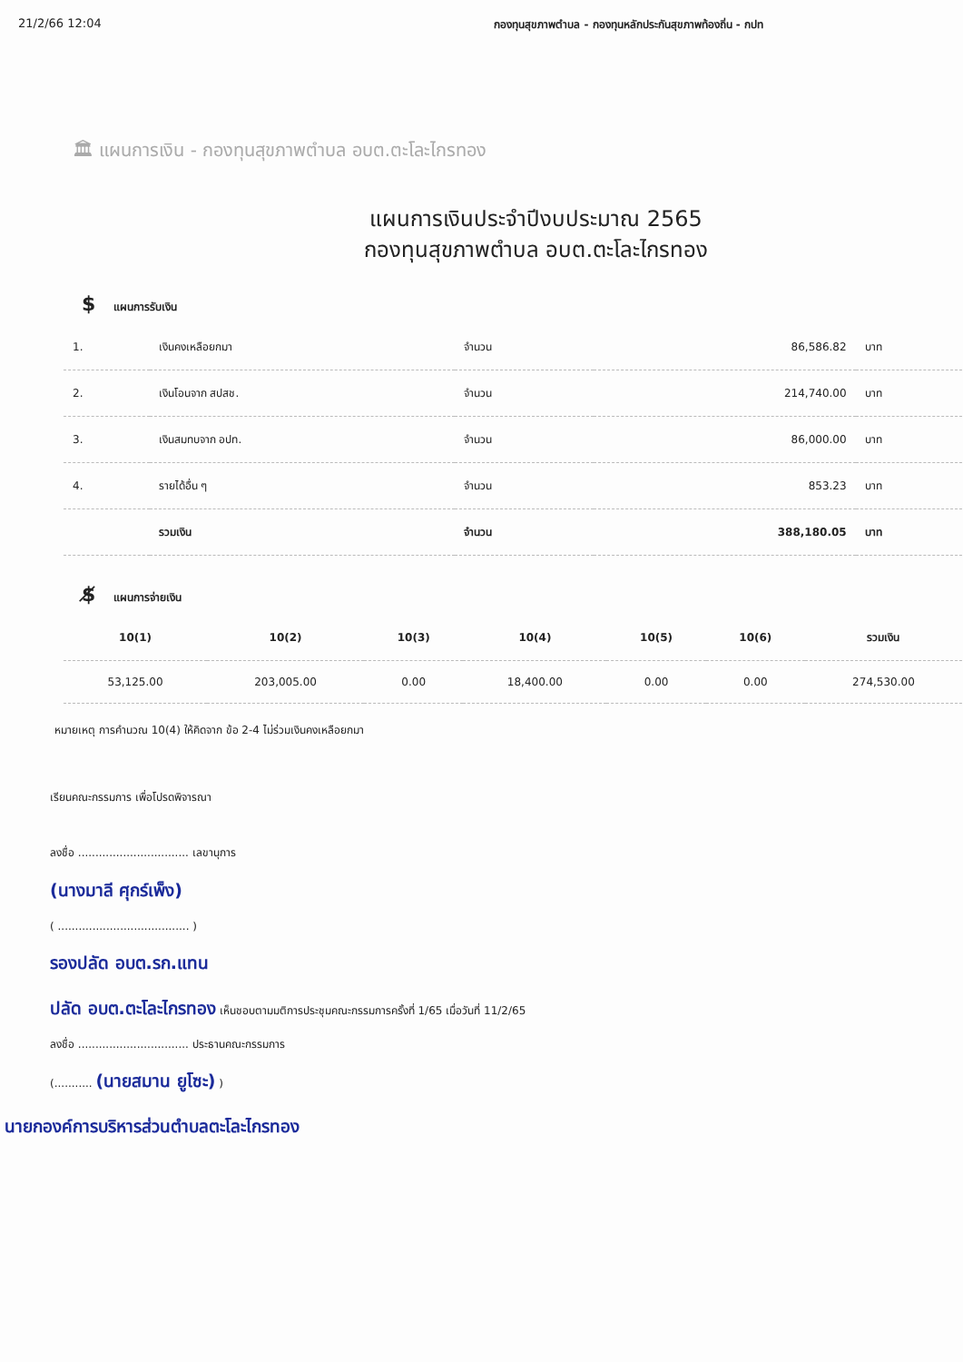21/2/66 12:04 กองทุนสุขภาพตำบล - กองทุนหลักประกันสุขภาพท้องถิ่น - กปท
🏛 แผนการเงิน - กองทุนสุขภาพตำบล อบต.ตะโละไกรทอง
แผนการเงินประจำปีงบประมาณ 2565
กองทุนสุขภาพตำบล อบต.ตะโละไกรทอง
$ แผนการรับเงิน
| 1. | เงินคงเหลือยกมา | จำนวน | 86,586.82 | บาท |
| 2. | เงินโอนจาก สปสช. | จำนวน | 214,740.00 | บาท |
| 3. | เงินสมทบจาก อปท. | จำนวน | 86,000.00 | บาท |
| 4. | รายได้อื่น ๆ | จำนวน | 853.23 | บาท |
| | รวมเงิน | จำนวน | 388,180.05 | บาท |
$̸ แผนการจ่ายเงิน
| 10(1) | 10(2) | 10(3) | 10(4) | 10(5) | 10(6) | รวมเงิน |
| --- | --- | --- | --- | --- | --- | --- |
| 53,125.00 | 203,005.00 | 0.00 | 18,400.00 | 0.00 | 0.00 | 274,530.00 |
หมายเหตุ การคำนวณ 10(4) ให้คิดจาก ข้อ 2-4 ไม่ร่วมเงินคงเหลือยกมา
เรียนคณะกรรมการ เพื่อโปรดพิจารณา
ลงชื่อ ................................ เลขานุการ
(นางมาลี ศุกร์เพ็ง)
( ...................................... )
รองปลัด อบต.รก.แทน
ปลัด อบต.ตะโละไกรทอง เห็นชอบตามมติการประชุมคณะกรรมการครั้งที่ 1/65 เมื่อวันที่ 11/2/65
ลงชื่อ ................................ ประธานคณะกรรมการ
(........... (นายสมาน ยูโซะ) )
นายกองค์การบริหารส่วนตำบลตะโละไกรทอง